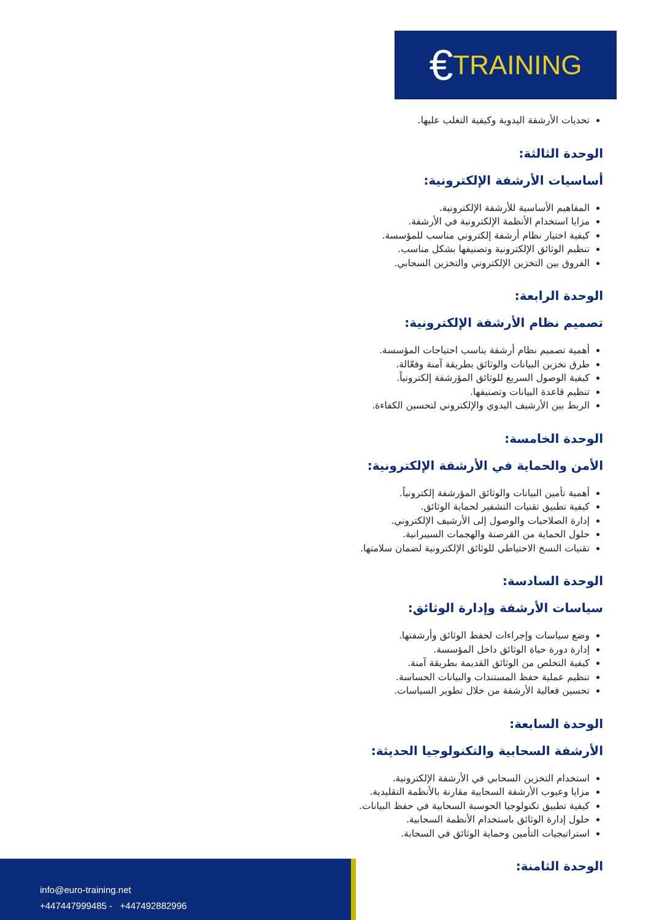€ TRAINING
تحديات الأرشفة اليدوية وكيفية التغلب عليها.
الوحدة الثالثة:
أساسيات الأرشفة الإلكترونية:
المفاهيم الأساسية للأرشفة الإلكترونية.
مزايا استخدام الأنظمة الإلكترونية في الأرشفة.
كيفية اختيار نظام أرشفة إلكتروني مناسب للمؤسسة.
تنظيم الوثائق الإلكترونية وتصنيفها بشكل مناسب.
الفروق بين التخزين الإلكتروني والتخزين السحابي.
الوحدة الرابعة:
تصميم نظام الأرشفة الإلكترونية:
أهمية تصميم نظام أرشفة يناسب احتياجات المؤسسة.
طرق تخزين البيانات والوثائق بطريقة آمنة وفعّالة.
كيفية الوصول السريع للوثائق المؤرشفة إلكترونياً.
تنظيم قاعدة البيانات وتصنيفها.
الربط بين الأرشيف اليدوي والإلكتروني لتحسين الكفاءة.
الوحدة الخامسة:
الأمن والحماية في الأرشفة الإلكترونية:
أهمية تأمين البيانات والوثائق المؤرشفة إلكترونياً.
كيفية تطبيق تقنيات التشفير لحماية الوثائق.
إدارة الصلاحيات والوصول إلى الأرشيف الإلكتروني.
حلول الحماية من القرصنة والهجمات السيبرانية.
تقنيات النسخ الاحتياطي للوثائق الإلكترونية لضمان سلامتها.
الوحدة السادسة:
سياسات الأرشفة وإدارة الوثائق:
وضع سياسات وإجراءات لحفظ الوثائق وأرشفتها.
إدارة دورة حياة الوثائق داخل المؤسسة.
كيفية التخلص من الوثائق القديمة بطريقة آمنة.
تنظيم عملية حفظ المستندات والبيانات الحساسة.
تحسين فعالية الأرشفة من خلال تطوير السياسات.
الوحدة السابعة:
الأرشفة السحابية والتكنولوجيا الحديثة:
استخدام التخزين السحابي في الأرشفة الإلكترونية.
مزايا وعيوب الأرشفة السحابية مقارنة بالأنظمة التقليدية.
كيفية تطبيق تكنولوجيا الحوسبة السحابية في حفظ البيانات.
حلول إدارة الوثائق باستخدام الأنظمة السحابية.
استراتيجيات التأمين وحماية الوثائق في السحابة.
الوحدة الثامنة:
info@euro-training.net
+447447999485 - +447492882996